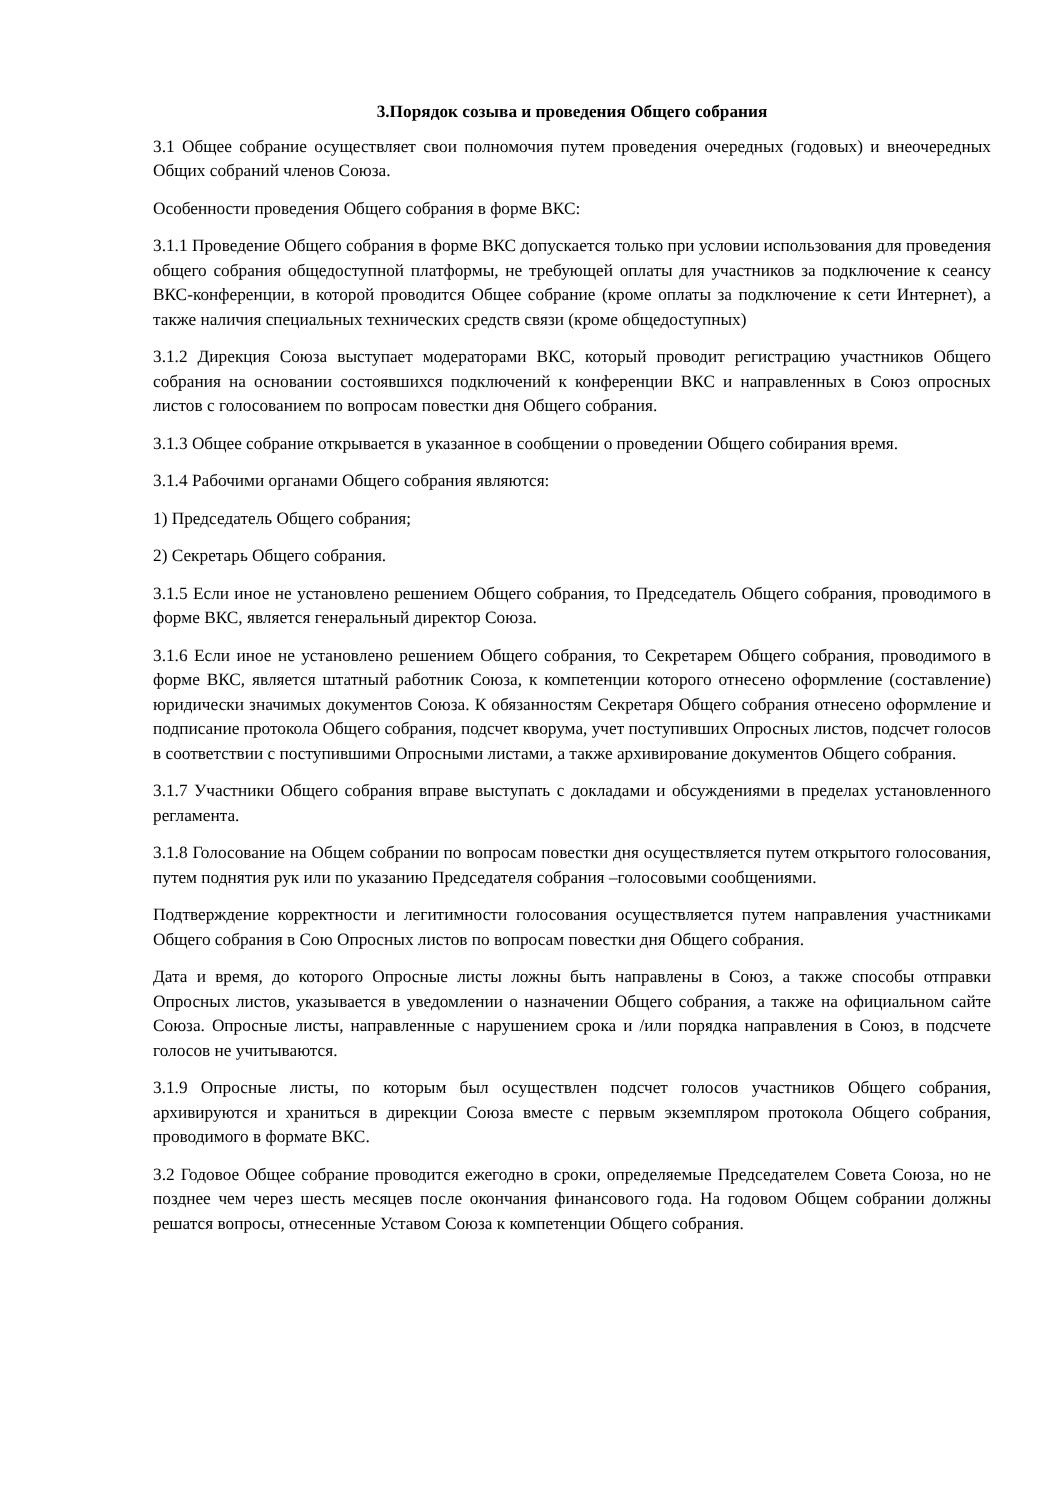3.Порядок созыва и проведения Общего собрания
3.1 Общее собрание осуществляет свои полномочия путем проведения очередных (годовых) и внеочередных Общих собраний членов Союза.
Особенности проведения Общего собрания в форме ВКС:
3.1.1 Проведение Общего собрания в форме ВКС допускается только при условии использования для проведения общего собрания общедоступной платформы, не требующей оплаты для участников за подключение к сеансу ВКС-конференции, в которой проводится Общее собрание (кроме оплаты за подключение к сети Интернет), а также наличия специальных технических средств связи (кроме общедоступных)
3.1.2 Дирекция Союза выступает модераторами ВКС, который проводит регистрацию участников Общего собрания на основании состоявшихся подключений к конференции ВКС и направленных в Союз опросных листов с голосованием по вопросам повестки дня Общего собрания.
3.1.3 Общее собрание открывается в указанное в сообщении о проведении Общего собирания время.
3.1.4 Рабочими органами Общего собрания являются:
1) Председатель Общего собрания;
2) Секретарь Общего собрания.
3.1.5 Если иное не установлено решением Общего собрания, то Председатель Общего собрания, проводимого в форме ВКС, является генеральный директор Союза.
3.1.6 Если иное не установлено решением Общего собрания, то Секретарем Общего собрания, проводимого в форме ВКС, является штатный работник Союза, к компетенции которого отнесено оформление (составление) юридически значимых документов Союза. К обязанностям Секретаря Общего собрания отнесено оформление и подписание протокола Общего собрания, подсчет кворума, учет поступивших Опросных листов, подсчет голосов в соответствии с поступившими Опросными листами, а также архивирование документов Общего собрания.
3.1.7 Участники Общего собрания вправе выступать с докладами и обсуждениями в пределах установленного регламента.
3.1.8 Голосование на Общем собрании по вопросам повестки дня осуществляется путем открытого голосования, путем поднятия рук или по указанию Председателя собрания –голосовыми сообщениями.
Подтверждение корректности и легитимности голосования осуществляется путем направления участниками Общего собрания в Сою Опросных листов по вопросам повестки дня Общего собрания.
Дата и время, до которого Опросные листы ложны быть направлены в Союз, а также способы отправки Опросных листов, указывается в уведомлении о назначении Общего собрания, а также на официальном сайте Союза. Опросные листы, направленные с нарушением срока и /или порядка направления в Союз, в подсчете голосов не учитываются.
3.1.9 Опросные листы, по которым был осуществлен подсчет голосов участников Общего собрания, архивируются и храниться в дирекции Союза вместе с первым экземпляром протокола Общего собрания, проводимого в формате ВКС.
3.2 Годовое Общее собрание проводится ежегодно в сроки, определяемые Председателем Совета Союза, но не позднее чем через шесть месяцев после окончания финансового года. На годовом Общем собрании должны решатся вопросы, отнесенные Уставом Союза к компетенции Общего собрания.